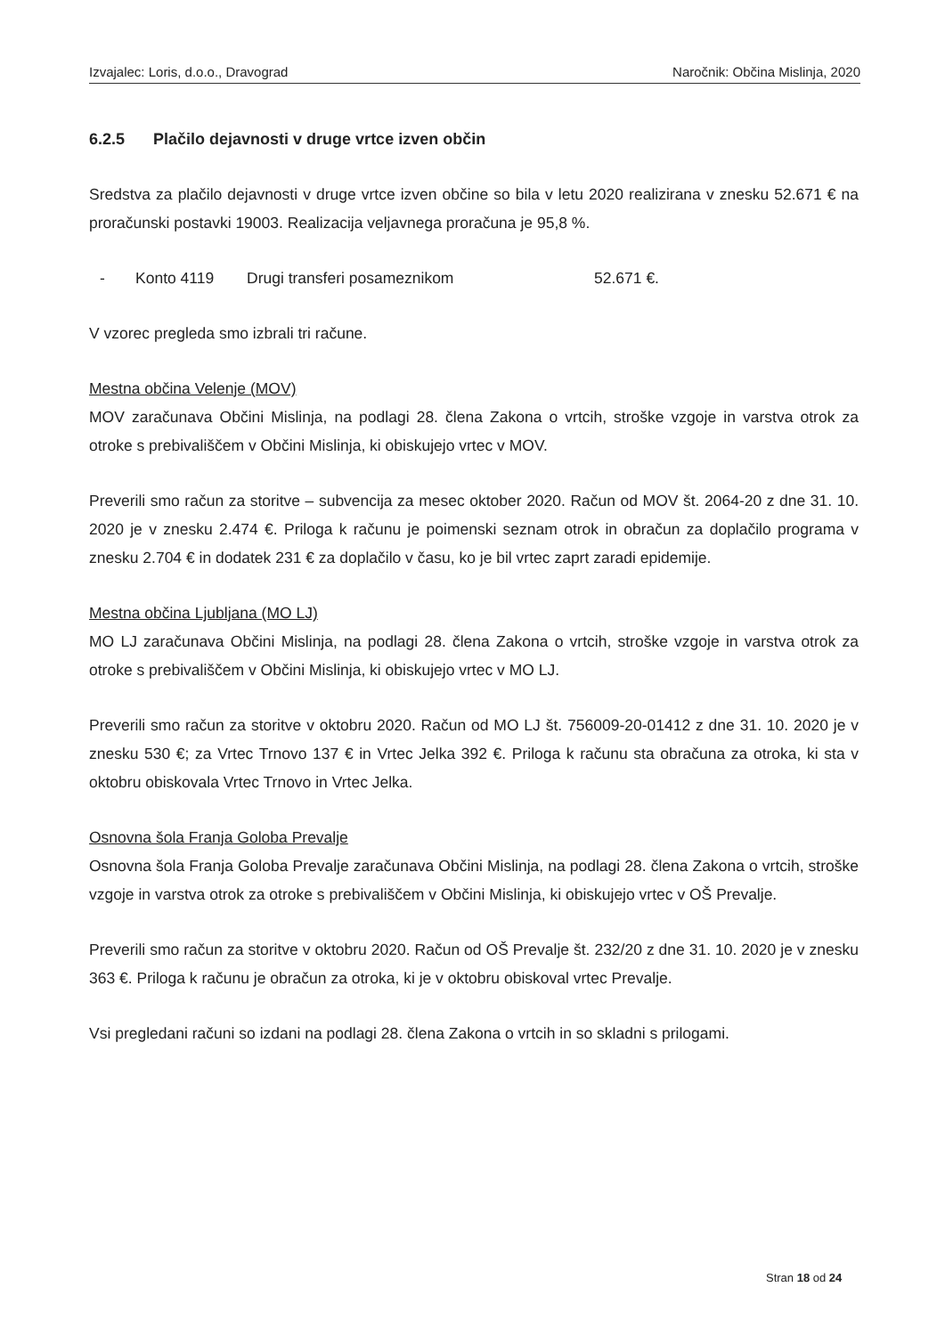Izvajalec: Loris, d.o.o., Dravograd Naročnik: Občina Mislinja, 2020
6.2.5 Plačilo dejavnosti v druge vrtce izven občin
Sredstva za plačilo dejavnosti v druge vrtce izven občine so bila v letu 2020 realizirana v znesku 52.671 € na proračunski postavki 19003. Realizacija veljavnega proračuna je 95,8 %.
- Konto 4119 Drugi transferi posameznikom 52.671 €.
V vzorec pregleda smo izbrali tri račune.
Mestna občina Velenje (MOV)
MOV zaračunava Občini Mislinja, na podlagi 28. člena Zakona o vrtcih, stroške vzgoje in varstva otrok za otroke s prebivališčem v Občini Mislinja, ki obiskujejo vrtec v MOV.
Preverili smo račun za storitve – subvencija za mesec oktober 2020. Račun od MOV št. 2064-20 z dne 31. 10. 2020 je v znesku 2.474 €. Priloga k računu je poimenski seznam otrok in obračun za doplačilo programa v znesku 2.704 € in dodatek 231 € za doplačilo v času, ko je bil vrtec zaprt zaradi epidemije.
Mestna občina Ljubljana (MO LJ)
MO LJ zaračunava Občini Mislinja, na podlagi 28. člena Zakona o vrtcih, stroške vzgoje in varstva otrok za otroke s prebivališčem v Občini Mislinja, ki obiskujejo vrtec v MO LJ.
Preverili smo račun za storitve v oktobru 2020. Račun od MO LJ št. 756009-20-01412 z dne 31. 10. 2020 je v znesku 530 €; za Vrtec Trnovo 137 € in Vrtec Jelka 392 €. Priloga k računu sta obračuna za otroka, ki sta v oktobru obiskovala Vrtec Trnovo in Vrtec Jelka.
Osnovna šola Franja Goloba Prevalje
Osnovna šola Franja Goloba Prevalje zaračunava Občini Mislinja, na podlagi 28. člena Zakona o vrtcih, stroške vzgoje in varstva otrok za otroke s prebivališčem v Občini Mislinja, ki obiskujejo vrtec v OŠ Prevalje.
Preverili smo račun za storitve v oktobru 2020. Račun od OŠ Prevalje št. 232/20 z dne 31. 10. 2020 je v znesku 363 €. Priloga k računu je obračun za otroka, ki je v oktobru obiskoval vrtec Prevalje.
Vsi pregledani računi so izdani na podlagi 28. člena Zakona o vrtcih in so skladni s prilogami.
Stran 18 od 24